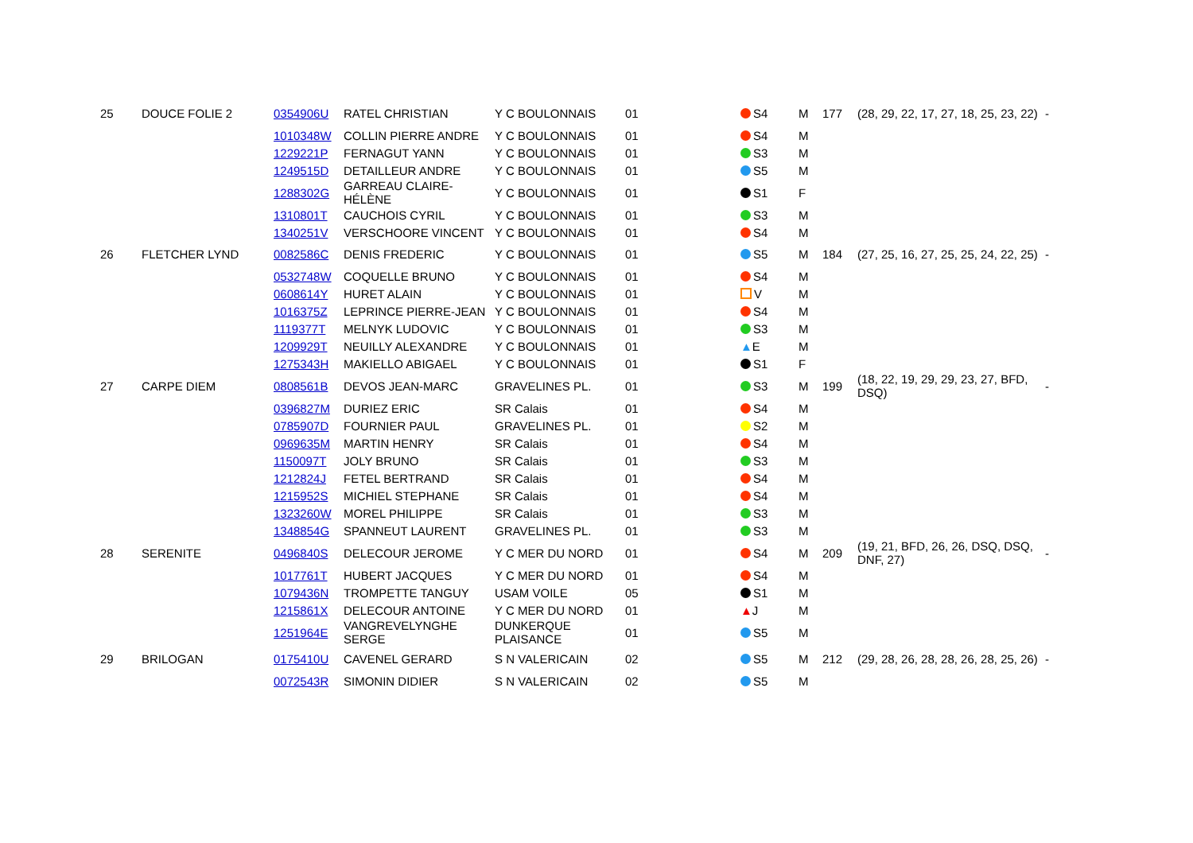| 25 | DOUCE FOLIE 2 | 0354906U | RATEL CHRISTIAN | Y C BOULONNAIS | 01 | S4 | M | 177 | (28, 29, 22, 17, 27, 18, 25, 23, 22) | - |
| | | 1010348W | COLLIN PIERRE ANDRE | Y C BOULONNAIS | 01 | S4 | M | | | |
| | | 1229221P | FERNAGUT YANN | Y C BOULONNAIS | 01 | S3 | M | | | |
| | | 1249515D | DETAILLEUR ANDRE | Y C BOULONNAIS | 01 | S5 | M | | | |
| | | 1288302G | GARREAU CLAIRE-HÉLÈNE | Y C BOULONNAIS | 01 | S1 | F | | | |
| | | 1310801T | CAUCHOIS CYRIL | Y C BOULONNAIS | 01 | S3 | M | | | |
| | | 1340251V | VERSCHOORE VINCENT | Y C BOULONNAIS | 01 | S4 | M | | | |
| 26 | FLETCHER LYND | 0082586C | DENIS FREDERIC | Y C BOULONNAIS | 01 | S5 | M | 184 | (27, 25, 16, 27, 25, 25, 24, 22, 25) | - |
| | | 0532748W | COQUELLE BRUNO | Y C BOULONNAIS | 01 | S4 | M | | | |
| | | 0608614Y | HURET ALAIN | Y C BOULONNAIS | 01 | V | M | | | |
| | | 1016375Z | LEPRINCE PIERRE-JEAN | Y C BOULONNAIS | 01 | S4 | M | | | |
| | | 1119377T | MELNYK LUDOVIC | Y C BOULONNAIS | 01 | S3 | M | | | |
| | | 1209929T | NEUILLY ALEXANDRE | Y C BOULONNAIS | 01 | ▲ E | M | | | |
| | | 1275343H | MAKIELLO ABIGAEL | Y C BOULONNAIS | 01 | S1 | F | | | |
| 27 | CARPE DIEM | 0808561B | DEVOS JEAN-MARC | GRAVELINES PL. | 01 | S3 | M | 199 | (18, 22, 19, 29, 29, 23, 27, BFD, DSQ) | - |
| | | 0396827M | DURIEZ ERIC | SR Calais | 01 | S4 | M | | | |
| | | 0785907D | FOURNIER PAUL | GRAVELINES PL. | 01 | S2 | M | | | |
| | | 0969635M | MARTIN HENRY | SR Calais | 01 | S4 | M | | | |
| | | 1150097T | JOLY BRUNO | SR Calais | 01 | S3 | M | | | |
| | | 1212824J | FETEL BERTRAND | SR Calais | 01 | S4 | M | | | |
| | | 1215952S | MICHIEL STEPHANE | SR Calais | 01 | S4 | M | | | |
| | | 1323260W | MOREL PHILIPPE | SR Calais | 01 | S3 | M | | | |
| | | 1348854G | SPANNEUT LAURENT | GRAVELINES PL. | 01 | S3 | M | | | |
| 28 | SERENITE | 0496840S | DELECOUR JEROME | Y C MER DU NORD | 01 | S4 | M | 209 | (19, 21, BFD, 26, 26, DSQ, DSQ, DNF, 27) | - |
| | | 1017761T | HUBERT JACQUES | Y C MER DU NORD | 01 | S4 | M | | | |
| | | 1079436N | TROMPETTE TANGUY | USAM VOILE | 05 | S1 | M | | | |
| | | 1215861X | DELECOUR ANTOINE | Y C MER DU NORD | 01 | ▲ J | M | | | |
| | | 1251964E | VANGREVELYNGHE SERGE | DUNKERQUE PLAISANCE | 01 | S5 | M | | | |
| 29 | BRILOGAN | 0175410U | CAVENEL GERARD | S N VALERICAIN | 02 | S5 | M | 212 | (29, 28, 26, 28, 28, 26, 28, 25, 26) | - |
| | | 0072543R | SIMONIN DIDIER | S N VALERICAIN | 02 | S5 | M | | | |